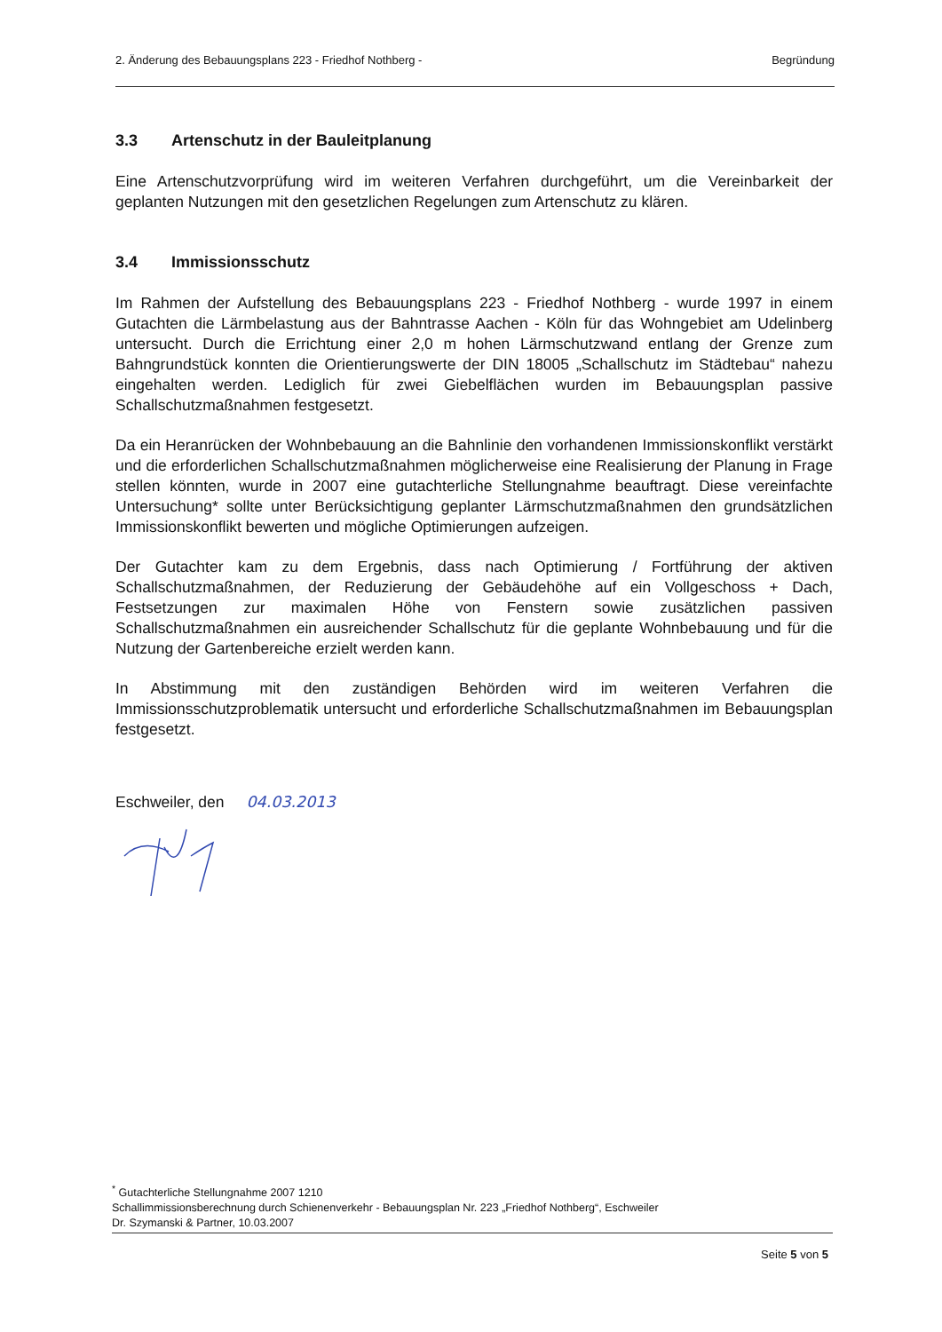2. Änderung des Bebauungsplans 223 - Friedhof Nothberg - Begründung
3.3 Artenschutz in der Bauleitplanung
Eine Artenschutzvorprüfung wird im weiteren Verfahren durchgeführt, um die Vereinbarkeit der geplanten Nutzungen mit den gesetzlichen Regelungen zum Artenschutz zu klären.
3.4 Immissionsschutz
Im Rahmen der Aufstellung des Bebauungsplans 223 - Friedhof Nothberg - wurde 1997 in einem Gutachten die Lärmbelastung aus der Bahntrasse Aachen - Köln für das Wohngebiet am Udelinberg untersucht. Durch die Errichtung einer 2,0 m hohen Lärmschutzwand entlang der Grenze zum Bahngrundstück konnten die Orientierungswerte der DIN 18005 „Schallschutz im Städtebau“ nahezu eingehalten werden. Lediglich für zwei Giebelflächen wurden im Bebauungsplan passive Schallschutzmaßnahmen festgesetzt.
Da ein Heranrücken der Wohnbebauung an die Bahnlinie den vorhandenen Immissionskonflikt verstärkt und die erforderlichen Schallschutzmaßnahmen möglicherweise eine Realisierung der Planung in Frage stellen könnten, wurde in 2007 eine gutachterliche Stellungnahme beauftragt. Diese vereinfachte Untersuchung* sollte unter Berücksichtigung geplanter Lärmschutzmaßnahmen den grundsätzlichen Immissionskonflikt bewerten und mögliche Optimierungen aufzeigen.
Der Gutachter kam zu dem Ergebnis, dass nach Optimierung / Fortführung der aktiven Schallschutzmaßnahmen, der Reduzierung der Gebäudehöhe auf ein Vollgeschoss + Dach, Festsetzungen zur maximalen Höhe von Fenstern sowie zusätzlichen passiven Schallschutzmaßnahmen ein ausreichender Schallschutz für die geplante Wohnbebauung und für die Nutzung der Gartenbereiche erzielt werden kann.
In Abstimmung mit den zuständigen Behörden wird im weiteren Verfahren die Immissionsschutzproblematik untersucht und erforderliche Schallschutzmaßnahmen im Bebauungsplan festgesetzt.
Eschweiler, den 04.03.2013
<sup>*</sup> Gutachterliche Stellungnahme 2007 1210
Schallimmissionsberechnung durch Schienenverkehr - Bebauungsplan Nr. 223 „Friedhof Nothberg“, Eschweiler
Dr. Szymanski & Partner, 10.03.2007
Seite 5 von 5